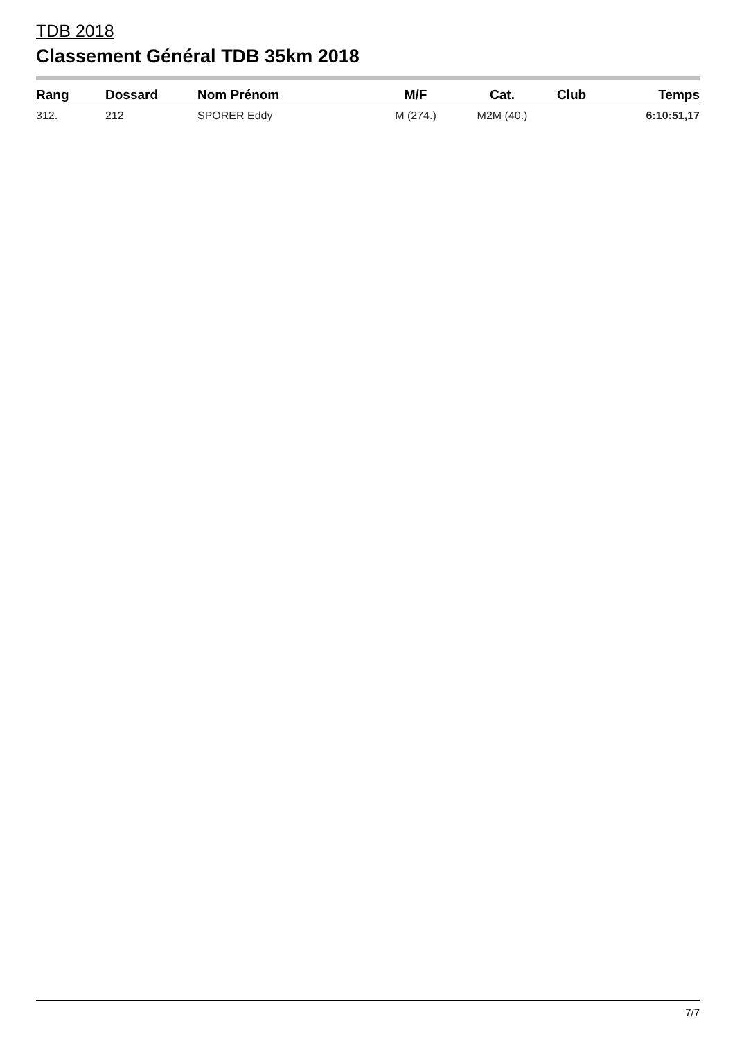TDB 2018
Classement Général TDB 35km 2018
| Rang | Dossard | Nom Prénom | M/F | Cat. | Club | Temps |
| --- | --- | --- | --- | --- | --- | --- |
| 312. | 212 | SPORER Eddy | M (274.) | M2M (40.) | | 6:10:51,17 |
7/7